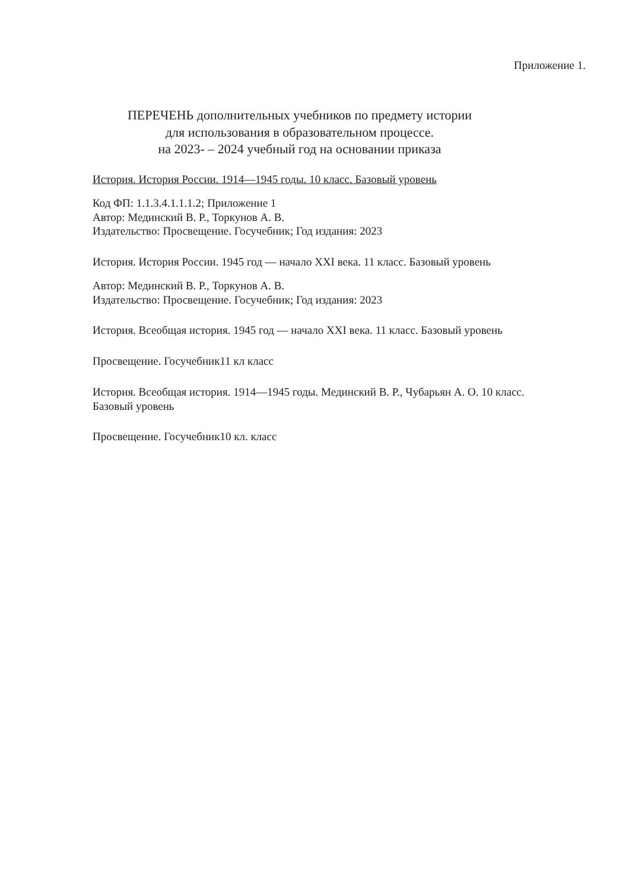Приложение 1.
ПЕРЕЧЕНЬ дополнительных учебников по предмету истории
для использования в образовательном процессе.
на 2023- – 2024 учебный год на основании приказа
История. История России. 1914—1945 годы. 10 класс. Базовый уровень
Код ФП: 1.1.3.4.1.1.1.2; Приложение 1
Автор: Мединский В. Р., Торкунов А. В.
Издательство: Просвещение. Госучебник; Год издания: 2023
История. История России. 1945 год — начало XXI века. 11 класс. Базовый уровень
Автор: Мединский В. Р., Торкунов А. В.
Издательство: Просвещение. Госучебник; Год издания: 2023
История. Всеобщая история. 1945 год — начало XXI века. 11 класс. Базовый уровень
Просвещение. Госучебник11 кл класс
История. Всеобщая история. 1914—1945 годы. Мединский В. Р., Чубарьян А. О. 10 класс.
Базовый уровень
Просвещение. Госучебник10 кл. класс